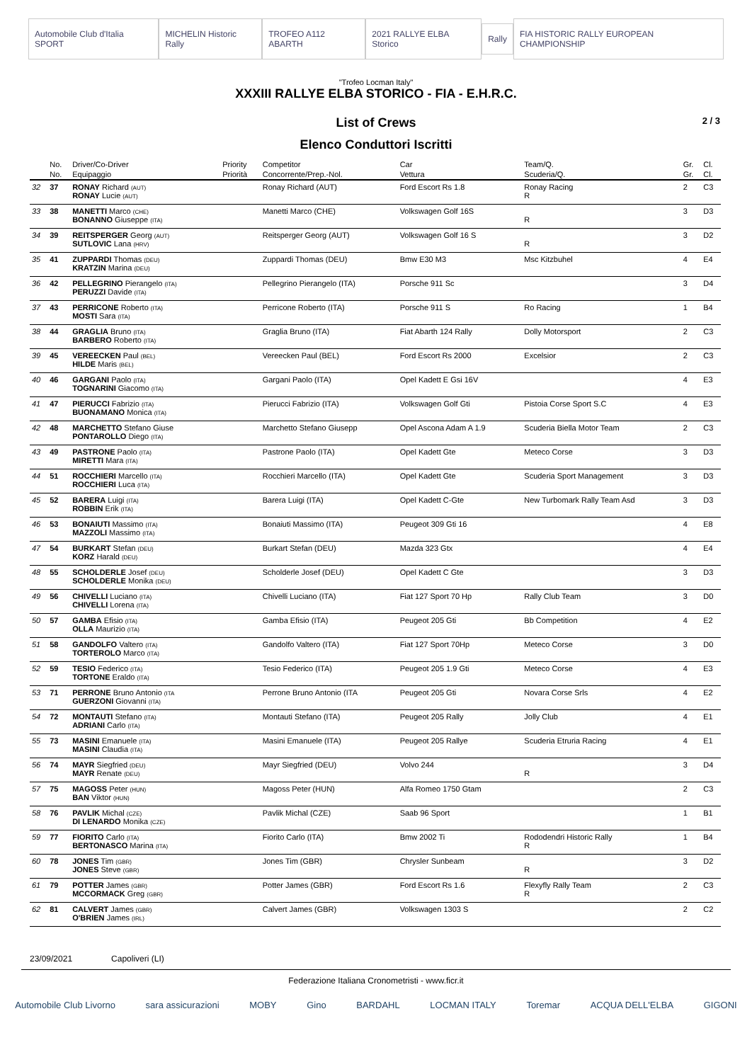Automobile Club d'Italia SPORT MICHELIN Historic Rally TROFEO A112 ABARTH 2021 RALLYE ELBA Storico Rally FIA HISTORIC RALLY EUROPEAN CHAMPIONSHIP
"Trofeo Locman Italy"
XXXIII RALLYE ELBA STORICO - FIA - E.H.R.C.
List of Crews 2 / 3
Elenco Conduttori Iscritti
| | No. | Driver/Co-Driver | Priority | Competitor | Car | Team/Q. | Gr. | Cl. |
| --- | --- | --- | --- | --- | --- | --- | --- | --- |
| | No. | Equipaggio | Priorità | Concorrente/Prep.-Nol. | Vettura | Scuderia/Q. | Gr. | Cl. |
| 32 | 37 | RONAY Richard (AUT) RONAY Lucie (AUT) | | Ronay Richard (AUT) | Ford Escort Rs 1.8 | Ronay Racing R | 2 | C3 |
| 33 | 38 | MANETTI Marco (CHE) BONANNO Giuseppe (ITA) | | Manetti Marco (CHE) | Volkswagen Golf 16S | R | 3 | D3 |
| 34 | 39 | REITSPERGER Georg (AUT) SUTLOVIC Lana (HRV) | | Reitsperger Georg (AUT) | Volkswagen Golf 16 S | R | 3 | D2 |
| 35 | 41 | ZUPPARDI Thomas (DEU) KRATZIN Marina (DEU) | | Zuppardi Thomas (DEU) | Bmw E30 M3 | Msc Kitzbuhel | 4 | E4 |
| 36 | 42 | PELLEGRINO Pierangelo (ITA) PERUZZI Davide (ITA) | | Pellegrino Pierangelo (ITA) | Porsche 911 Sc | | 3 | D4 |
| 37 | 43 | PERRICONE Roberto (ITA) MOSTI Sara (ITA) | | Perricone Roberto (ITA) | Porsche 911 S | Ro Racing | 1 | B4 |
| 38 | 44 | GRAGLIA Bruno (ITA) BARBERO Roberto (ITA) | | Graglia Bruno (ITA) | Fiat Abarth 124 Rally | Dolly Motorsport | 2 | C3 |
| 39 | 45 | VEREECKEN Paul (BEL) HILDE Maris (BEL) | | Vereecken Paul (BEL) | Ford Escort Rs 2000 | Excelsior | 2 | C3 |
| 40 | 46 | GARGANI Paolo (ITA) TOGNARINI Giacomo (ITA) | | Gargani Paolo (ITA) | Opel Kadett E Gsi 16V | | 4 | E3 |
| 41 | 47 | PIERUCCI Fabrizio (ITA) BUONAMANO Monica (ITA) | | Pierucci Fabrizio (ITA) | Volkswagen Golf Gti | Pistoia Corse Sport S.C | 4 | E3 |
| 42 | 48 | MARCHETTO Stefano Giuse PONTAROLLO Diego (ITA) | | Marchetto Stefano Giusepp | Opel Ascona Adam A 1.9 | Scuderia Biella Motor Team | 2 | C3 |
| 43 | 49 | PASTRONE Paolo (ITA) MIRETTI Mara (ITA) | | Pastrone Paolo (ITA) | Opel Kadett Gte | Meteco Corse | 3 | D3 |
| 44 | 51 | ROCCHIERI Marcello (ITA) ROCCHIERI Luca (ITA) | | Rocchieri Marcello (ITA) | Opel Kadett Gte | Scuderia Sport Management | 3 | D3 |
| 45 | 52 | BARERA Luigi (ITA) ROBBIN Erik (ITA) | | Barera Luigi (ITA) | Opel Kadett C-Gte | New Turbomark Rally Team Asd | 3 | D3 |
| 46 | 53 | BONAIUTI Massimo (ITA) MAZZOLI Massimo (ITA) | | Bonaiuti Massimo (ITA) | Peugeot 309 Gti 16 | | 4 | E8 |
| 47 | 54 | BURKART Stefan (DEU) KORZ Harald (DEU) | | Burkart Stefan (DEU) | Mazda 323 Gtx | | 4 | E4 |
| 48 | 55 | SCHOLDERLE Josef (DEU) SCHOLDERLE Monika (DEU) | | Scholderle Josef (DEU) | Opel Kadett C Gte | | 3 | D3 |
| 49 | 56 | CHIVELLI Luciano (ITA) CHIVELLI Lorena (ITA) | | Chivelli Luciano (ITA) | Fiat 127 Sport 70 Hp | Rally Club Team | 3 | D0 |
| 50 | 57 | GAMBA Efisio (ITA) OLLA Maurizio (ITA) | | Gamba Efisio (ITA) | Peugeot 205 Gti | Bb Competition | 4 | E2 |
| 51 | 58 | GANDOLFO Valtero (ITA) TORTEROLO Marco (ITA) | | Gandolfo Valtero (ITA) | Fiat 127 Sport 70Hp | Meteco Corse | 3 | D0 |
| 52 | 59 | TESIO Federico (ITA) TORTONE Eraldo (ITA) | | Tesio Federico (ITA) | Peugeot 205 1.9 Gti | Meteco Corse | 4 | E3 |
| 53 | 71 | PERRONE Bruno Antonio (ITA GUERZONI Giovanni (ITA) | | Perrone Bruno Antonio (ITA | Peugeot 205 Gti | Novara Corse Srls | 4 | E2 |
| 54 | 72 | MONTAUTI Stefano (ITA) ADRIANI Carlo (ITA) | | Montauti Stefano (ITA) | Peugeot 205 Rally | Jolly Club | 4 | E1 |
| 55 | 73 | MASINI Emanuele (ITA) MASINI Claudia (ITA) | | Masini Emanuele (ITA) | Peugeot 205 Rallye | Scuderia Etruria Racing | 4 | E1 |
| 56 | 74 | MAYR Siegfried (DEU) MAYR Renate (DEU) | | Mayr Siegfried (DEU) | Volvo 244 | R | 3 | D4 |
| 57 | 75 | MAGOSS Peter (HUN) BAN Viktor (HUN) | | Magoss Peter (HUN) | Alfa Romeo 1750 Gtam | | 2 | C3 |
| 58 | 76 | PAVLIK Michal (CZE) DI LENARDO Monika (CZE) | | Pavlik Michal (CZE) | Saab 96 Sport | | 1 | B1 |
| 59 | 77 | FIORITO Carlo (ITA) BERTONASCO Marina (ITA) | | Fiorito Carlo (ITA) | Bmw 2002 Ti | Rododendri Historic Rally R | 1 | B4 |
| 60 | 78 | JONES Tim (GBR) JONES Steve (GBR) | | Jones Tim (GBR) | Chrysler Sunbeam | R | 3 | D2 |
| 61 | 79 | POTTER James (GBR) MCCORMACK Greg (GBR) | | Potter James (GBR) | Ford Escort Rs 1.6 | Flexyfly Rally Team R | 2 | C3 |
| 62 | 81 | CALVERT James (GBR) O'BRIEN James (IRL) | | Calvert James (GBR) | Volkswagen 1303 S | | 2 | C2 |
23/09/2021 Capoliveri (LI)
Federazione Italiana Cronometristi - www.ficr.it
Automobile Club Livorno sara assicurazioni MOBY Gino BARDAHL LOCMAN ITALY Toremar ACQUA DELL'ELBA GIGONI